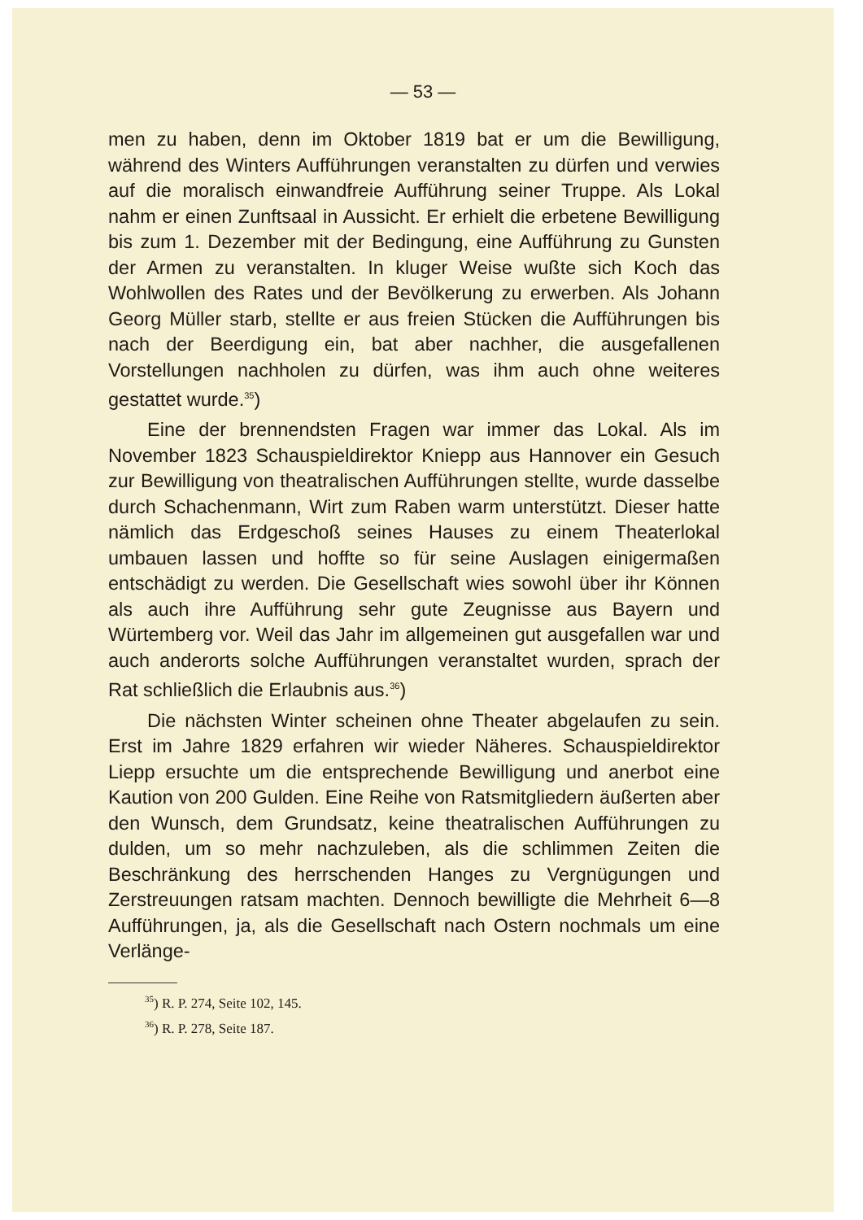— 53 —
men zu haben, denn im Oktober 1819 bat er um die Bewilligung, während des Winters Aufführungen veranstalten zu dürfen und verwies auf die moralisch einwandfreie Aufführung seiner Truppe. Als Lokal nahm er einen Zunftsaal in Aussicht. Er erhielt die erbetene Bewilligung bis zum 1. Dezember mit der Bedingung, eine Aufführung zu Gunsten der Armen zu veranstalten. In kluger Weise wußte sich Koch das Wohlwollen des Rates und der Bevölkerung zu erwerben. Als Johann Georg Müller starb, stellte er aus freien Stücken die Aufführungen bis nach der Beerdigung ein, bat aber nachher, die ausgefallenen Vorstellungen nachholen zu dürfen, was ihm auch ohne weiteres gestattet wurde.<sup>35</sup>)
Eine der brennendsten Fragen war immer das Lokal. Als im November 1823 Schauspieldirektor Kniepp aus Hannover ein Gesuch zur Bewilligung von theatralischen Aufführungen stellte, wurde dasselbe durch Schachenmann, Wirt zum Raben warm unterstützt. Dieser hatte nämlich das Erdgeschoß seines Hauses zu einem Theaterlokal umbauen lassen und hoffte so für seine Auslagen einigermaßen entschädigt zu werden. Die Gesellschaft wies sowohl über ihr Können als auch ihre Aufführung sehr gute Zeugnisse aus Bayern und Würtemberg vor. Weil das Jahr im allgemeinen gut ausgefallen war und auch anderorts solche Aufführungen veranstaltet wurden, sprach der Rat schließlich die Erlaubnis aus.<sup>36</sup>)
Die nächsten Winter scheinen ohne Theater abgelaufen zu sein. Erst im Jahre 1829 erfahren wir wieder Näheres. Schauspieldirektor Liepp ersuchte um die entsprechende Bewilligung und anerbot eine Kaution von 200 Gulden. Eine Reihe von Ratsmitgliedern äußerten aber den Wunsch, dem Grundsatz, keine theatralischen Aufführungen zu dulden, um so mehr nachzuleben, als die schlimmen Zeiten die Beschränkung des herrschenden Hanges zu Vergnügungen und Zerstreuungen ratsam machten. Dennoch bewilligte die Mehrheit 6—8 Aufführungen, ja, als die Gesellschaft nach Ostern nochmals um eine Verlänge-
<sup>35</sup>) R. P. 274, Seite 102, 145.
<sup>36</sup>) R. P. 278, Seite 187.